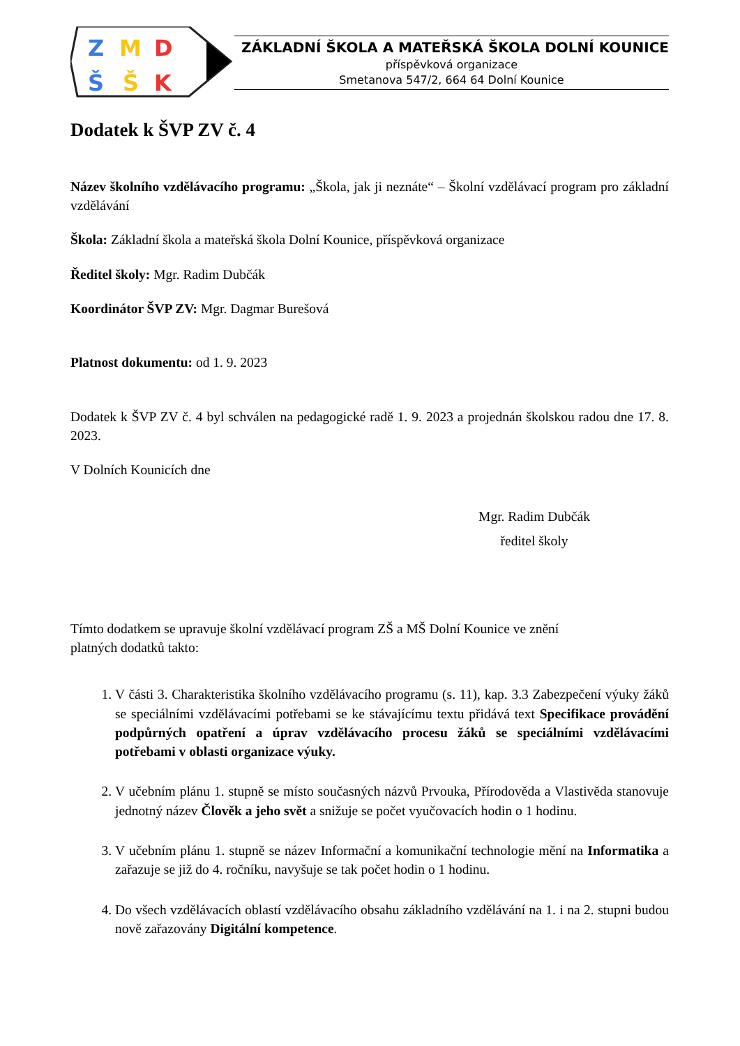Z
M
D
Š
Š
K
ZÁKLADNÍ ŠKOLA A MATEŘSKÁ ŠKOLA DOLNÍ KOUNICE
příspěvková organizace
Smetanova 547/2, 664 64 Dolní Kounice
Dodatek k ŠVP ZV č. 4
Název školního vzdělávacího programu: „Škola, jak ji neznáte“ – Školní vzdělávací program pro základní vzdělávání
Škola: Základní škola a mateřská škola Dolní Kounice, příspěvková organizace
Ředitel školy: Mgr. Radim Dubčák
Koordinátor ŠVP ZV: Mgr. Dagmar Burešová
Platnost dokumentu: od 1. 9. 2023
Dodatek k ŠVP ZV č. 4 byl schválen na pedagogické radě 1. 9. 2023 a projednán školskou radou dne 17. 8. 2023.
V Dolních Kounicích dne
Mgr. Radim Dubčák
ředitel školy
Tímto dodatkem se upravuje školní vzdělávací program ZŠ a MŠ Dolní Kounice ve znění
platných dodatků takto:
1. V části 3. Charakteristika školního vzdělávacího programu (s. 11), kap. 3.3 Zabezpečení výuky žáků se speciálními vzdělávacími potřebami se ke stávajícímu textu přidává text Specifikace provádění podpůrných opatření a úprav vzdělávacího procesu žáků se speciálními vzdělávacími potřebami v oblasti organizace výuky.
2. V učebním plánu 1. stupně se místo současných názvů Prvouka, Přírodověda a Vlastivěda stanovuje jednotný název Člověk a jeho svět a snižuje se počet vyučovacích hodin o 1 hodinu.
3. V učebním plánu 1. stupně se název Informační a komunikační technologie mění na Informatika a zařazuje se již do 4. ročníku, navyšuje se tak počet hodin o 1 hodinu.
4. Do všech vzdělávacích oblastí vzdělávacího obsahu základního vzdělávání na 1. i na 2. stupni budou nově zařazovány Digitální kompetence.